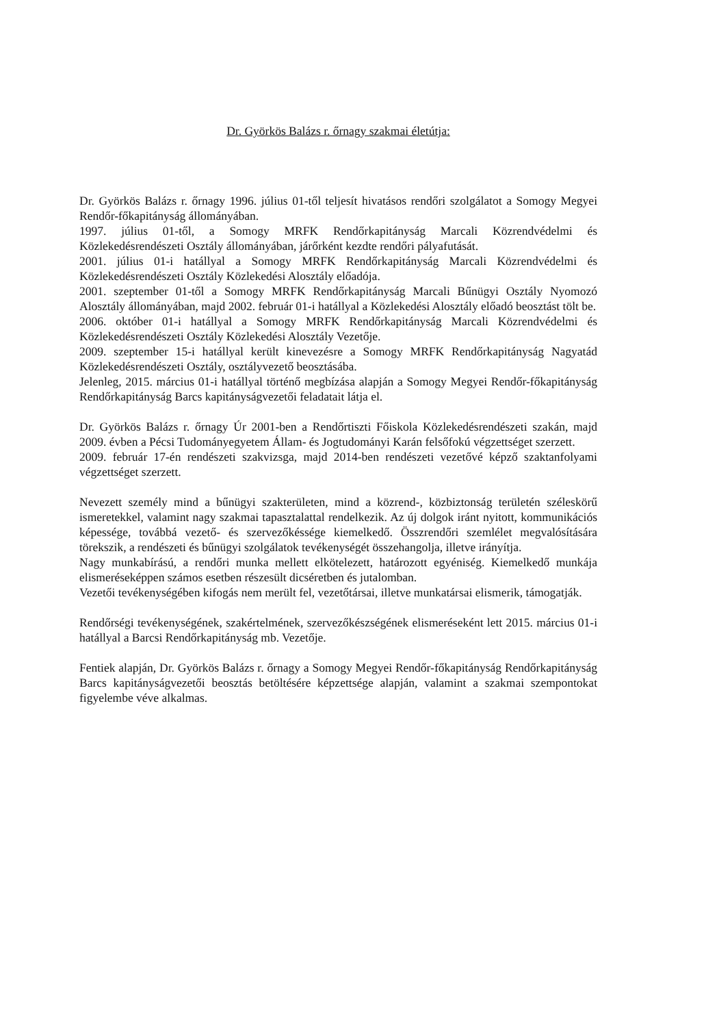Dr. Györkös Balázs r. őrnagy szakmai életútja:
Dr. Györkös Balázs r. őrnagy 1996. július 01-től teljesít hivatásos rendőri szolgálatot a Somogy Megyei Rendőr-főkapitányság állományában.
1997. július 01-től, a Somogy MRFK Rendőrkapitányság Marcali Közrendvédelmi és Közlekedésrendészeti Osztály állományában, járőrként kezdte rendőri pályafutását.
2001. július 01-i hatállyal a Somogy MRFK Rendőrkapitányság Marcali Közrendvédelmi és Közlekedésrendészeti Osztály Közlekedési Alosztály előadója.
2001. szeptember 01-től a Somogy MRFK Rendőrkapitányság Marcali Bűnügyi Osztály Nyomozó Alosztály állományában, majd 2002. február 01-i hatállyal a Közlekedési Alosztály előadó beosztást tölt be.
2006. október 01-i hatállyal a Somogy MRFK Rendőrkapitányság Marcali Közrendvédelmi és Közlekedésrendészeti Osztály Közlekedési Alosztály Vezetője.
2009. szeptember 15-i hatállyal került kinevezésre a Somogy MRFK Rendőrkapitányság Nagyatád Közlekedésrendészeti Osztály, osztályvezető beosztásába.
Jelenleg, 2015. március 01-i hatállyal történő megbízása alapján a Somogy Megyei Rendőr-főkapitányság Rendőrkapitányság Barcs kapitányságvezetői feladatait látja el.
Dr. Györkös Balázs r. őrnagy Úr 2001-ben a Rendőrtiszti Főiskola Közlekedésrendészeti szakán, majd 2009. évben a Pécsi Tudományegyetem Állam- és Jogtudományi Karán felsőfokú végzettséget szerzett.
2009. február 17-én rendészeti szakvizsga, majd 2014-ben rendészeti vezetővé képző szaktanfolyami végzettséget szerzett.
Nevezett személy mind a bűnügyi szakterületen, mind a közrend-, közbiztonság területén széleskörű ismeretekkel, valamint nagy szakmai tapasztalattal rendelkezik. Az új dolgok iránt nyitott, kommunikációs képessége, továbbá vezető- és szervezőkéssége kiemelkedő. Összrendőri szemlélet megvalósítására törekszik, a rendészeti és bűnügyi szolgálatok tevékenységét összehangolja, illetve irányítja.
Nagy munkabírású, a rendőri munka mellett elkötelezett, határozott egyéniség. Kiemelkedő munkája elismeréseképpen számos esetben részesült dicséretben és jutalomban.
Vezetői tevékenységében kifogás nem merült fel, vezetőtársai, illetve munkatársai elismerik, támogatják.
Rendőrségi tevékenységének, szakértelmének, szervezőkészségének elismeréseként lett 2015. március 01-i hatállyal a Barcsi Rendőrkapitányság mb. Vezetője.
Fentiek alapján, Dr. Györkös Balázs r. őrnagy a Somogy Megyei Rendőr-főkapitányság Rendőrkapitányság Barcs kapitányságvezetői beosztás betöltésére képzettsége alapján, valamint a szakmai szempontokat figyelembe véve alkalmas.